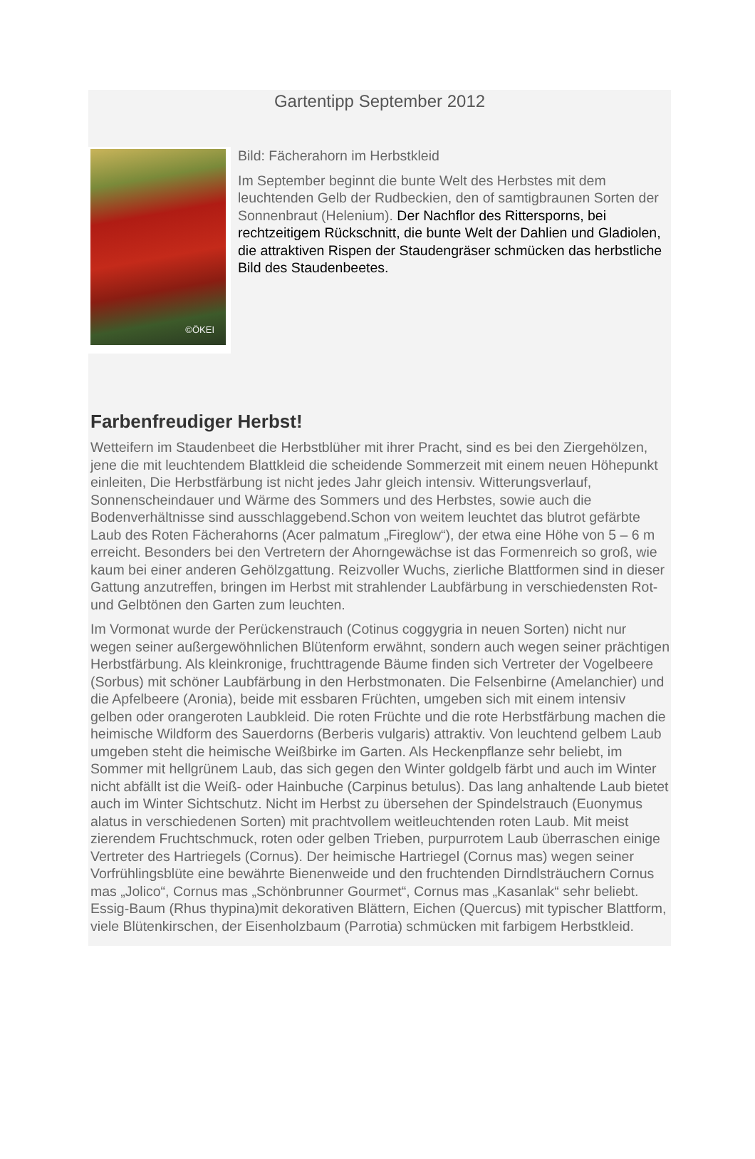Gartentipp September 2012
©ÖKEI
Bild: Fächerahorn im Herbstkleid
Im September beginnt die bunte Welt des Herbstes mit dem leuchtenden Gelb der Rudbeckien, den of samtigbraunen Sorten der Sonnenbraut (Helenium). Der Nachflor des Rittersporns, bei rechtzeitigem Rückschnitt, die bunte Welt der Dahlien und Gladiolen, die attraktiven Rispen der Staudengräser schmücken das herbstliche Bild des Staudenbeetes.
Farbenfreudiger Herbst!
Wetteifern im Staudenbeet die Herbstblüher mit ihrer Pracht, sind es bei den Ziergehölzen, jene die mit leuchtendem Blattkleid die scheidende Sommerzeit mit einem neuen Höhepunkt einleiten, Die Herbstfärbung ist nicht jedes Jahr gleich intensiv. Witterungsverlauf, Sonnenscheindauer und Wärme des Sommers und des Herbstes, sowie auch die Bodenverhältnisse sind ausschlaggebend.Schon von weitem leuchtet das blutrot gefärbte Laub des Roten Fächerahorns (Acer palmatum „Fireglow“), der etwa eine Höhe von 5 – 6 m erreicht. Besonders bei den Vertretern der Ahorngewächse ist das Formenreich so groß, wie kaum bei einer anderen Gehölzgattung. Reizvoller Wuchs, zierliche Blattformen sind in dieser Gattung anzutreffen, bringen im Herbst mit strahlender Laubfärbung in verschiedensten Rot- und Gelbtönen den Garten zum leuchten.
Im Vormonat wurde der Perückenstrauch (Cotinus coggygria in neuen Sorten) nicht nur wegen seiner außergewöhnlichen Blütenform erwähnt, sondern auch wegen seiner prächtigen Herbstfärbung. Als kleinkronige, fruchttragende Bäume finden sich Vertreter der Vogelbeere (Sorbus) mit schöner Laubfärbung in den Herbstmonaten. Die Felsenbirne (Amelanchier) und die Apfelbeere (Aronia), beide mit essbaren Früchten, umgeben sich mit einem intensiv gelben oder orangeroten Laubkleid. Die roten Früchte und die rote Herbstfärbung machen die heimische Wildform des Sauerdorns (Berberis vulgaris) attraktiv. Von leuchtend gelbem Laub umgeben steht die heimische Weißbirke im Garten. Als Heckenpflanze sehr beliebt, im Sommer mit hellgrünem Laub, das sich gegen den Winter goldgelb färbt und auch im Winter nicht abfällt ist die Weiß- oder Hainbuche (Carpinus betulus). Das lang anhaltende Laub bietet auch im Winter Sichtschutz. Nicht im Herbst zu übersehen der Spindelstrauch (Euonymus alatus in verschiedenen Sorten) mit prachtvollem weitleuchtenden roten Laub. Mit meist zierendem Fruchtschmuck, roten oder gelben Trieben, purpurrotem Laub überraschen einige Vertreter des Hartriegels (Cornus). Der heimische Hartriegel (Cornus mas) wegen seiner Vorfrühlingsblüte eine bewährte Bienenweide und den fruchtenden Dirndlsträuchern Cornus mas „Jolico“, Cornus mas „Schönbrunner Gourmet“, Cornus mas „Kasanlak“ sehr beliebt. Essig-Baum (Rhus thypina)mit dekorativen Blättern, Eichen (Quercus) mit typischer Blattform, viele Blütenkirschen, der Eisenholzbaum (Parrotia) schmücken mit farbigem Herbstkleid.